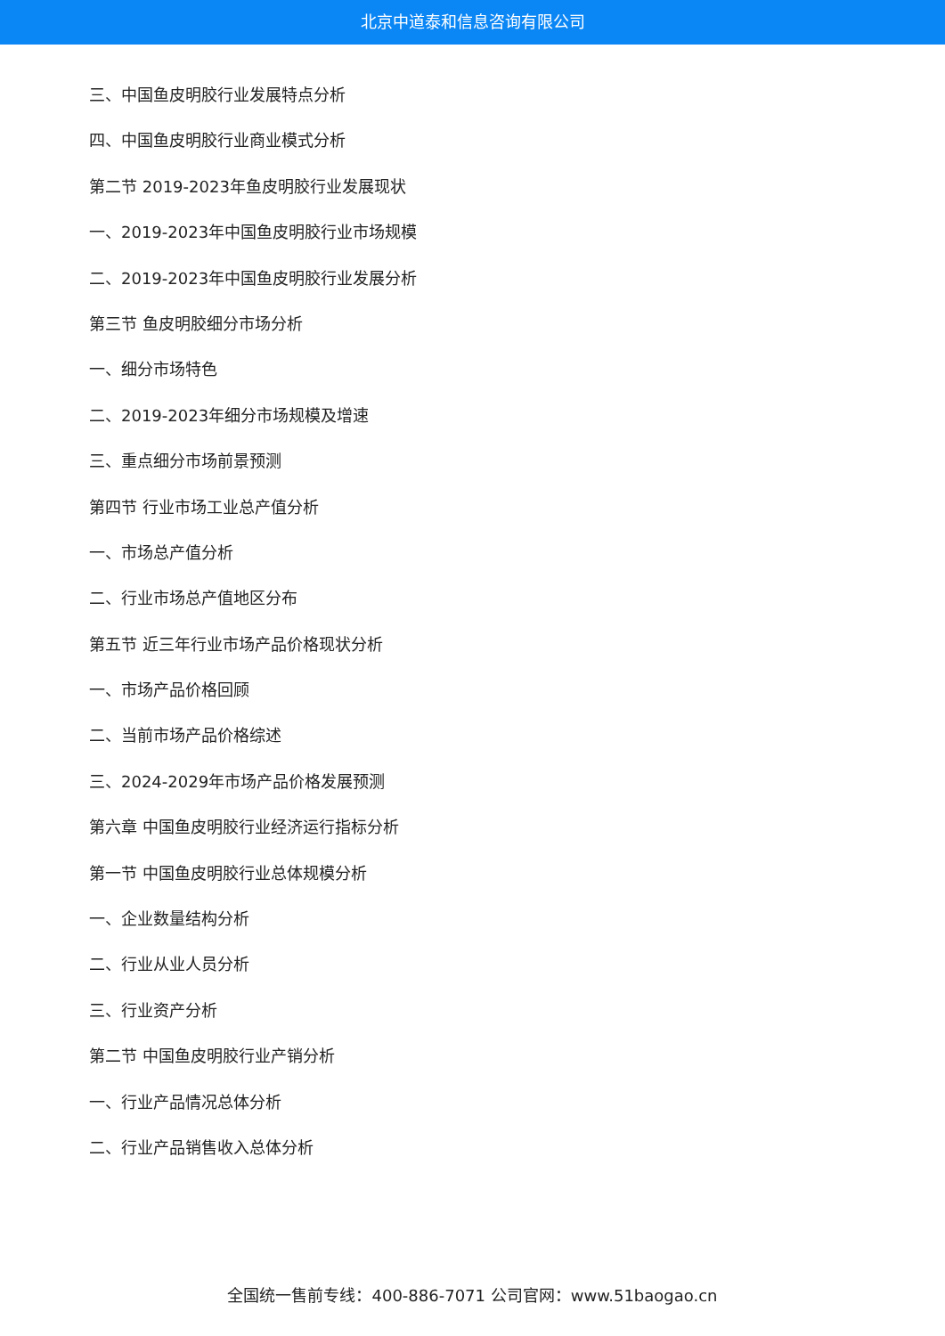北京中道泰和信息咨询有限公司
三、中国鱼皮明胶行业发展特点分析
四、中国鱼皮明胶行业商业模式分析
第二节 2019-2023年鱼皮明胶行业发展现状
一、2019-2023年中国鱼皮明胶行业市场规模
二、2019-2023年中国鱼皮明胶行业发展分析
第三节 鱼皮明胶细分市场分析
一、细分市场特色
二、2019-2023年细分市场规模及增速
三、重点细分市场前景预测
第四节 行业市场工业总产值分析
一、市场总产值分析
二、行业市场总产值地区分布
第五节 近三年行业市场产品价格现状分析
一、市场产品价格回顾
二、当前市场产品价格综述
三、2024-2029年市场产品价格发展预测
第六章 中国鱼皮明胶行业经济运行指标分析
第一节 中国鱼皮明胶行业总体规模分析
一、企业数量结构分析
二、行业从业人员分析
三、行业资产分析
第二节 中国鱼皮明胶行业产销分析
一、行业产品情况总体分析
二、行业产品销售收入总体分析
全国统一售前专线：400-886-7071 公司官网：www.51baogao.cn